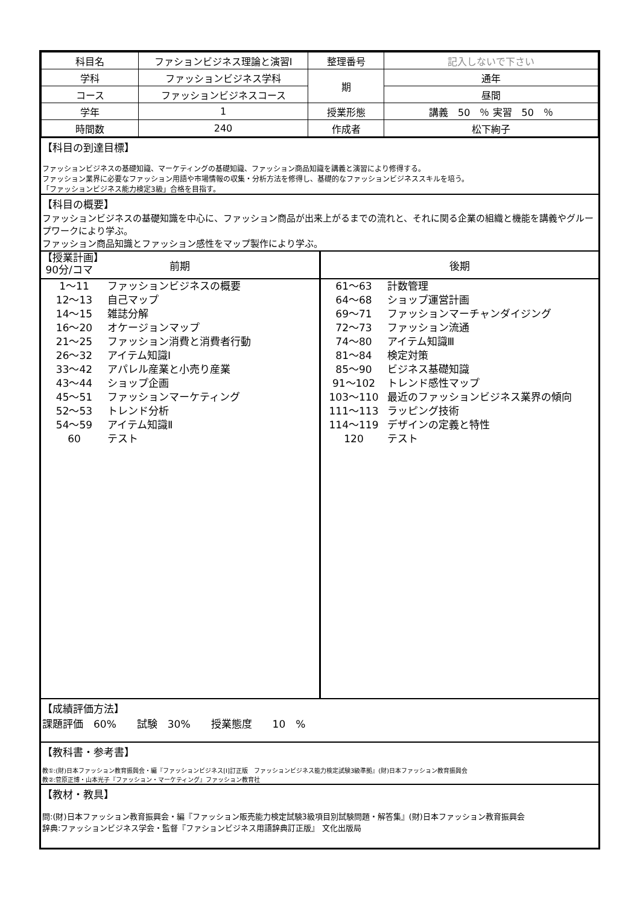| 科目名 | ファションビジネス理論と演習Ⅰ | 整理番号 | 記入しないで下さい |
| 学科 | ファッションビジネス学科 | 期 | 通年 |
| コース | ファッションビジネスコース | | 昼間 |
| 学年 | 1 | 授業形態 | 講義 50 ％ 実習 50 ％ |
| 時間数 | 240 | 作成者 | 松下絢子 |
【科目の到達目標】
ファッションビジネスの基礎知識、マーケティングの基礎知識、ファッション商品知識を講義と演習により修得する。
ファッション業界に必要なファッション用語や市場情報の収集・分析方法を修得し、基礎的なファッションビジネススキルを培う。
「ファッションビジネス能力検定3級」合格を目指す。
【科目の概要】
ファッションビジネスの基礎知識を中心に、ファッション商品が出来上がるまでの流れと、それに関る企業の組織と機能を講義やグループワークにより学ぶ。
ファッション商品知識とファッション感性をマップ製作により学ぶ。
【授業計画】
90分/コマ
前期
1～11 ファッションビジネスの概要
12～13 自己マップ
14～15 雑誌分解
16～20 オケージョンマップ
21～25 ファッション消費と消費者行動
26～32 アイテム知識Ⅰ
33～42 アパレル産業と小売り産業
43～44 ショップ企画
45～51 ファッションマーケティング
52～53 トレンド分析
54～59 アイテム知識Ⅱ
60 テスト
後期
61～63 計数管理
64～68 ショップ運営計画
69～71 ファッションマーチャンダイジング
72～73 ファッション流通
74～80 アイテム知識Ⅲ
81～84 検定対策
85～90 ビジネス基礎知識
91～102 トレンド感性マップ
103～110 最近のファッションビジネス業界の傾向
111～113 ラッピング技術
114～119 デザインの定義と特性
120 テスト
【成績評価方法】
課題評価　60%　　試験　30%　　授業態度　　10　%
【教科書・参考書】
教①:(財)日本ファッション教育振興会・編『ファッションビジネス[Ⅰ]訂正版　ファッションビジネス能力検定試験3級準拠』(財)日本ファッション教育振興会
教②:菅原正博・山本光子『ファッション・マーケティング』ファッション教育社
【教材・教具】
問:(財)日本ファッション教育振興会・編『ファッション販売能力検定試験3級項目別試験問題・解答集』(財)日本ファッション教育振興会
辞典:ファッションビジネス学会・監督『ファションビジネス用語辞典訂正版』 文化出版局